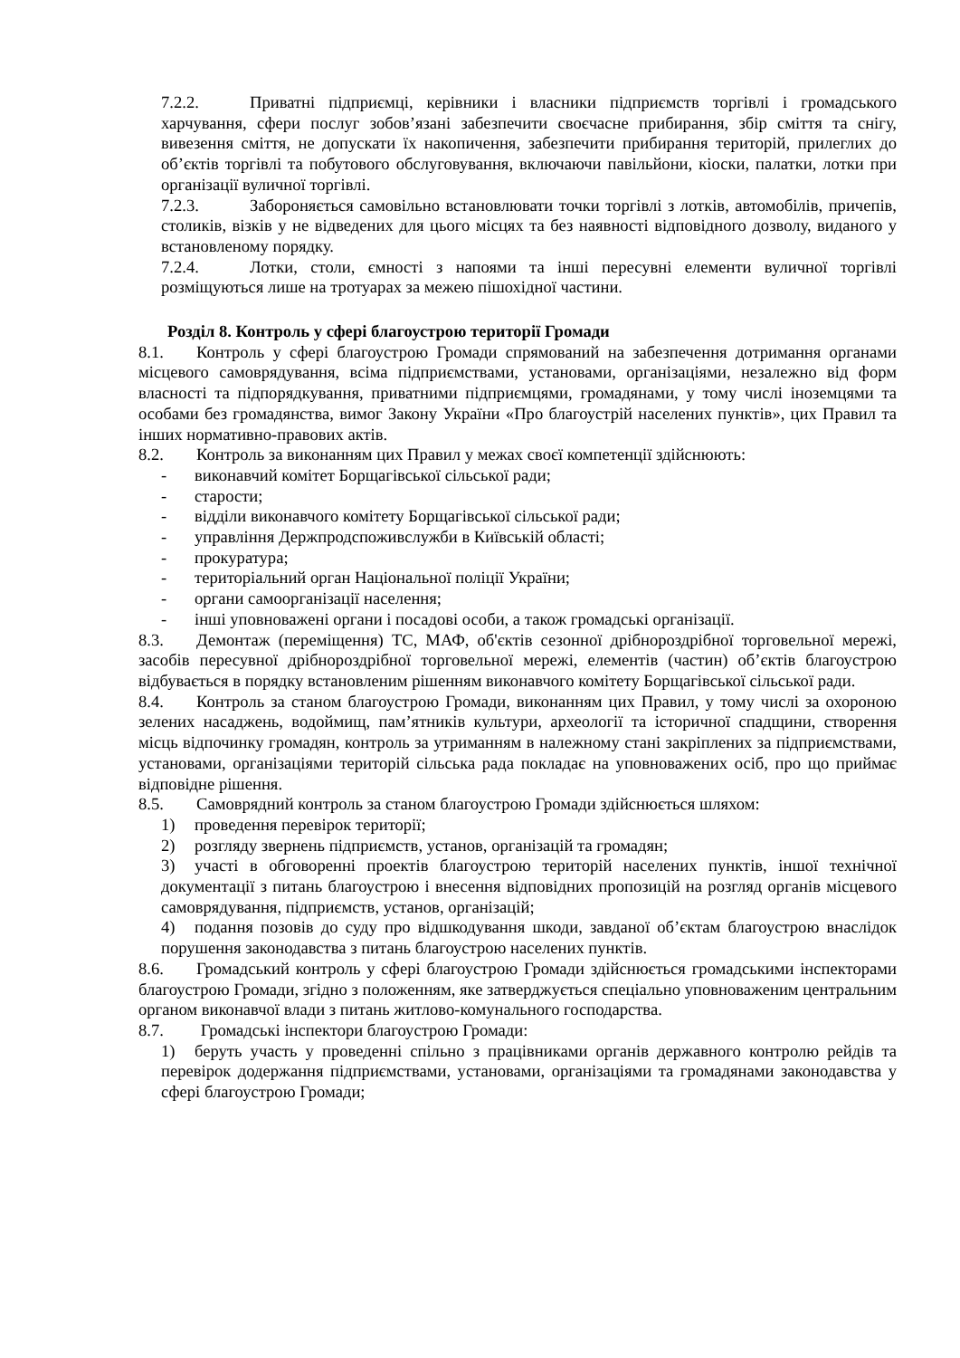7.2.2. Приватні підприємці, керівники і власники підприємств торгівлі і громадського харчування, сфери послуг зобов’язані забезпечити своєчасне прибирання, збір сміття та снігу, вивезення сміття, не допускати їх накопичення, забезпечити прибирання територій, прилеглих до об’єктів торгівлі та побутового обслуговування, включаючи павільйони, кіоски, палатки, лотки при організації вуличної торгівлі.
7.2.3. Забороняється самовільно встановлювати точки торгівлі з лотків, автомобілів, причепів, столиків, візків у не відведених для цього місцях та без наявності відповідного дозволу, виданого у встановленому порядку.
7.2.4. Лотки, столи, ємності з напоями та інші пересувні елементи вуличної торгівлі розміщуються лише на тротуарах за межею пішохідної частини.
Розділ 8. Контроль у сфері благоустрою території Громади
8.1. Контроль у сфері благоустрою Громади спрямований на забезпечення дотримання органами місцевого самоврядування, всіма підприємствами, установами, організаціями, незалежно від форм власності та підпорядкування, приватними підприємцями, громадянами, у тому числі іноземцями та особами без громадянства, вимог Закону України «Про благоустрій населених пунктів», цих Правил та інших нормативно-правових актів.
8.2. Контроль за виконанням цих Правил у межах своєї компетенції здійснюють:
- виконавчий комітет Борщагівської сільської ради;
- старости;
- відділи виконавчого комітету Борщагівської сільської ради;
- управління Держпродспоживслужби в Київській області;
- прокуратура;
- територіальний орган Національної поліції України;
- органи самоорганізації населення;
- інші уповноважені органи і посадові особи, а також громадські організації.
8.3. Демонтаж (переміщення) ТС, МАФ, об'єктів сезонної дрібнороздрібної торговельної мережі, засобів пересувної дрібнороздрібної торговельної мережі, елементів (частин) об’єктів благоустрою відбувається в порядку встановленим рішенням виконавчого комітету Борщагівської сільської ради.
8.4. Контроль за станом благоустрою Громади, виконанням цих Правил, у тому числі за охороною зелених насаджень, водоймищ, пам’ятників культури, археології та історичної спадщини, створення місць відпочинку громадян, контроль за утриманням в належному стані закріплених за підприємствами, установами, організаціями територій сільська рада покладає на уповноважених осіб, про що приймає відповідне рішення.
8.5. Самоврядний контроль за станом благоустрою Громади здійснюється шляхом:
1) проведення перевірок території;
2) розгляду звернень підприємств, установ, організацій та громадян;
3) участі в обговоренні проектів благоустрою територій населених пунктів, іншої технічної документації з питань благоустрою і внесення відповідних пропозицій на розгляд органів місцевого самоврядування, підприємств, установ, організацій;
4) подання позовів до суду про відшкодування шкоди, завданої об’єктам благоустрою внаслідок порушення законодавства з питань благоустрою населених пунктів.
8.6. Громадський контроль у сфері благоустрою Громади здійснюється громадськими інспекторами благоустрою Громади, згідно з положенням, яке затверджується спеціально уповноваженим центральним органом виконавчої влади з питань житлово-комунального господарства.
8.7. Громадські інспектори благоустрою Громади:
1) беруть участь у проведенні спільно з працівниками органів державного контролю рейдів та перевірок додержання підприємствами, установами, організаціями та громадянами законодавства у сфері благоустрою Громади;